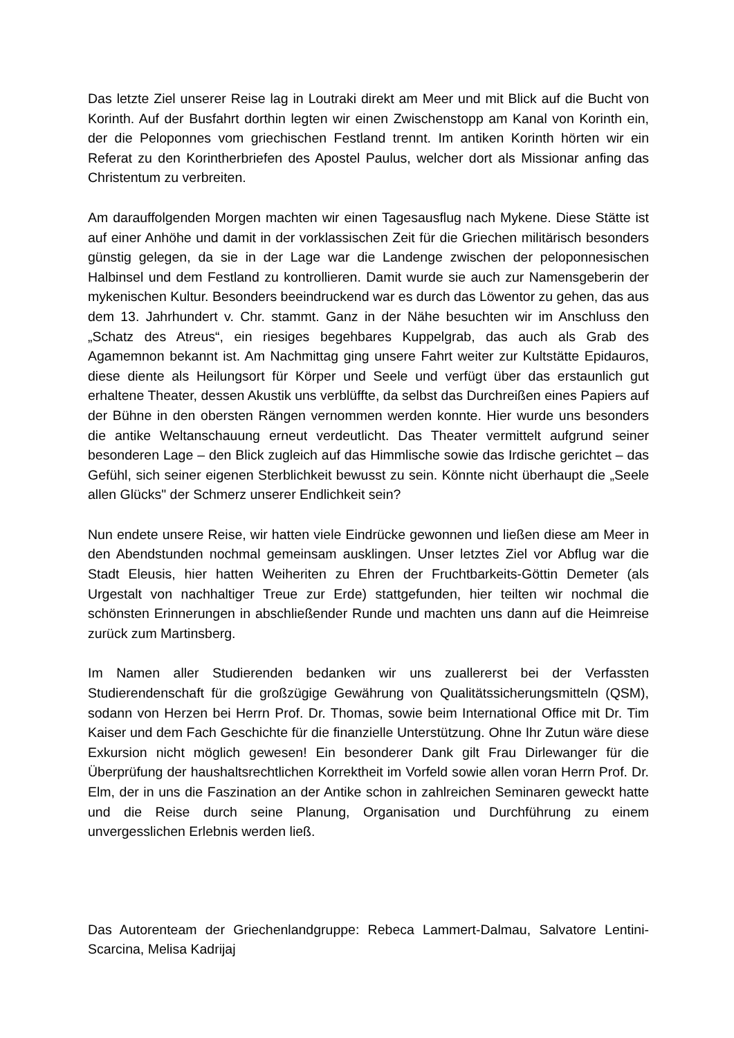Das letzte Ziel unserer Reise lag in Loutraki direkt am Meer und mit Blick auf die Bucht von Korinth. Auf der Busfahrt dorthin legten wir einen Zwischenstopp am Kanal von Korinth ein, der die Peloponnes vom griechischen Festland trennt. Im antiken Korinth hörten wir ein Referat zu den Korintherbriefen des Apostel Paulus, welcher dort als Missionar anfing das Christentum zu verbreiten.
Am darauffolgenden Morgen machten wir einen Tagesausflug nach Mykene. Diese Stätte ist auf einer Anhöhe und damit in der vorklassischen Zeit für die Griechen militärisch besonders günstig gelegen, da sie in der Lage war die Landenge zwischen der peloponnesischen Halbinsel und dem Festland zu kontrollieren. Damit wurde sie auch zur Namensgeberin der mykenischen Kultur. Besonders beeindruckend war es durch das Löwentor zu gehen, das aus dem 13. Jahrhundert v. Chr. stammt. Ganz in der Nähe besuchten wir im Anschluss den „Schatz des Atreus“, ein riesiges begehbares Kuppelgrab, das auch als Grab des Agamemnon bekannt ist. Am Nachmittag ging unsere Fahrt weiter zur Kultstätte Epidauros, diese diente als Heilungsort für Körper und Seele und verfügt über das erstaunlich gut erhaltene Theater, dessen Akustik uns verblüffte, da selbst das Durchreißen eines Papiers auf der Bühne in den obersten Rängen vernommen werden konnte. Hier wurde uns besonders die antike Weltanschauung erneut verdeutlicht. Das Theater vermittelt aufgrund seiner besonderen Lage – den Blick zugleich auf das Himmlische sowie das Irdische gerichtet – das Gefühl, sich seiner eigenen Sterblichkeit bewusst zu sein. Könnte nicht überhaupt die „Seele allen Glücks" der Schmerz unserer Endlichkeit sein?
Nun endete unsere Reise, wir hatten viele Eindrücke gewonnen und ließen diese am Meer in den Abendstunden nochmal gemeinsam ausklingen. Unser letztes Ziel vor Abflug war die Stadt Eleusis, hier hatten Weiheriten zu Ehren der Fruchtbarkeits-Göttin Demeter (als Urgestalt von nachhaltiger Treue zur Erde) stattgefunden, hier teilten wir nochmal die schönsten Erinnerungen in abschließender Runde und machten uns dann auf die Heimreise zurück zum Martinsberg.
Im Namen aller Studierenden bedanken wir uns zuallererst bei der Verfassten Studierendenschaft für die großzügige Gewährung von Qualitätssicherungsmitteln (QSM), sodann von Herzen bei Herrn Prof. Dr. Thomas, sowie beim International Office mit Dr. Tim Kaiser und dem Fach Geschichte für die finanzielle Unterstützung. Ohne Ihr Zutun wäre diese Exkursion nicht möglich gewesen! Ein besonderer Dank gilt Frau Dirlewanger für die Überprüfung der haushaltsrechtlichen Korrektheit im Vorfeld sowie allen voran Herrn Prof. Dr. Elm, der in uns die Faszination an der Antike schon in zahlreichen Seminaren geweckt hatte und die Reise durch seine Planung, Organisation und Durchführung zu einem unvergesslichen Erlebnis werden ließ.
Das Autorenteam der Griechenlandgruppe: Rebeca Lammert-Dalmau, Salvatore Lentini-Scarcina, Melisa Kadrijaj